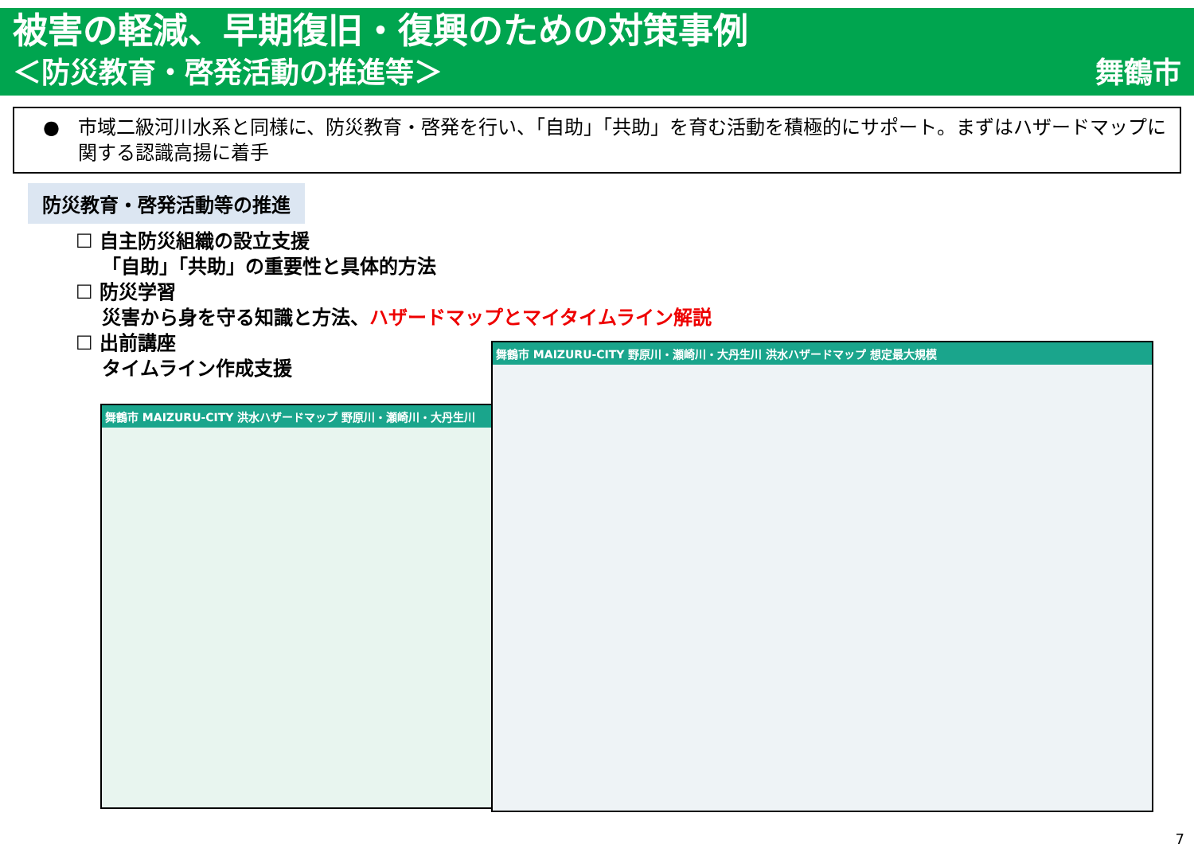被害の軽減、早期復旧・復興のための対策事例
＜防災教育・啓発活動の推進等＞ 舞鶴市
● 市域二級河川水系と同様に、防災教育・啓発を行い、「自助」「共助」を育む活動を積極的にサポート。まずはハザードマップに関する認識高揚に着手
防災教育・啓発活動等の推進
☐ 自主防災組織の設立支援
「自助」「共助」の重要性と具体的方法
☐ 防災学習
災害から身を守る知識と方法、ハザードマップとマイタイムライン解説
☐ 出前講座
タイムライン作成支援
舞鶴市 MAIZURU-CITY 洪水ハザードマップ 野原川・瀬崎川・大丹生川
舞鶴市 MAIZURU-CITY 野原川・瀬崎川・大丹生川 洪水ハザードマップ 想定最大規模
7